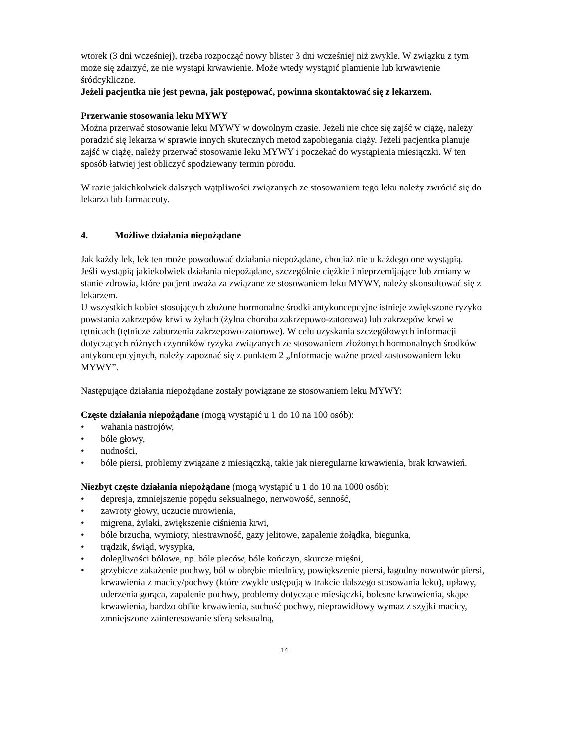wtorek (3 dni wcześniej), trzeba rozpocząć nowy blister 3 dni wcześniej niż zwykle. W związku z tym może się zdarzyć, że nie wystąpi krwawienie. Może wtedy wystąpić plamienie lub krwawienie śródcykliczne.
Jeżeli pacjentka nie jest pewna, jak postępować, powinna skontaktować się z lekarzem.
Przerwanie stosowania leku MYWY
Można przerwać stosowanie leku MYWY w dowolnym czasie. Jeżeli nie chce się zajść w ciążę, należy poradzić się lekarza w sprawie innych skutecznych metod zapobiegania ciąży. Jeżeli pacjentka planuje zajść w ciążę, należy przerwać stosowanie leku MYWY i poczekać do wystąpienia miesiączki. W ten sposób łatwiej jest obliczyć spodziewany termin porodu.
W razie jakichkolwiek dalszych wątpliwości związanych ze stosowaniem tego leku należy zwrócić się do lekarza lub farmaceuty.
4. Możliwe działania niepożądane
Jak każdy lek, lek ten może powodować działania niepożądane, chociaż nie u każdego one wystąpią.
Jeśli wystąpią jakiekolwiek działania niepożądane, szczególnie ciężkie i nieprzemijające lub zmiany w stanie zdrowia, które pacjent uważa za związane ze stosowaniem leku MYWY, należy skonsultować się z lekarzem.
U wszystkich kobiet stosujących złożone hormonalne środki antykoncepcyjne istnieje zwiększone ryzyko powstania zakrzepów krwi w żyłach (żylna choroba zakrzepowo-zatorowa) lub zakrzepów krwi w tętnicach (tętnicze zaburzenia zakrzepowo-zatorowe). W celu uzyskania szczegółowych informacji dotyczących różnych czynników ryzyka związanych ze stosowaniem złożonych hormonalnych środków antykoncepcyjnych, należy zapoznać się z punktem 2 „Informacje ważne przed zastosowaniem leku MYWY”.
Następujące działania niepożądane zostały powiązane ze stosowaniem leku MYWY:
Częste działania niepożądane (mogą wystąpić u 1 do 10 na 100 osób):
• wahania nastrojów,
• bóle głowy,
• nudności,
• bóle piersi, problemy związane z miesiączką, takie jak nieregularne krwawienia, brak krwawień.
Niezbyt częste działania niepożądane (mogą wystąpić u 1 do 10 na 1000 osób):
• depresja, zmniejszenie popędu seksualnego, nerwowość, senność,
• zawroty głowy, uczucie mrowienia,
• migrena, żylaki, zwiększenie ciśnienia krwi,
• bóle brzucha, wymioty, niestrawność, gazy jelitowe, zapalenie żołądka, biegunka,
• trądzik, świąd, wysypka,
• dolegliwości bólowe, np. bóle pleców, bóle kończyn, skurcze mięśni,
• grzybicze zakażenie pochwy, ból w obrębie miednicy, powiększenie piersi, łagodny nowotwór piersi, krwawienia z macicy/pochwy (które zwykle ustępują w trakcie dalszego stosowania leku), upławy, uderzenia gorąca, zapalenie pochwy, problemy dotyczące miesiączki, bolesne krwawienia, skąpe krwawienia, bardzo obfite krwawienia, suchość pochwy, nieprawidłowy wymaz z szyjki macicy, zmniejszone zainteresowanie sferą seksualną,
14